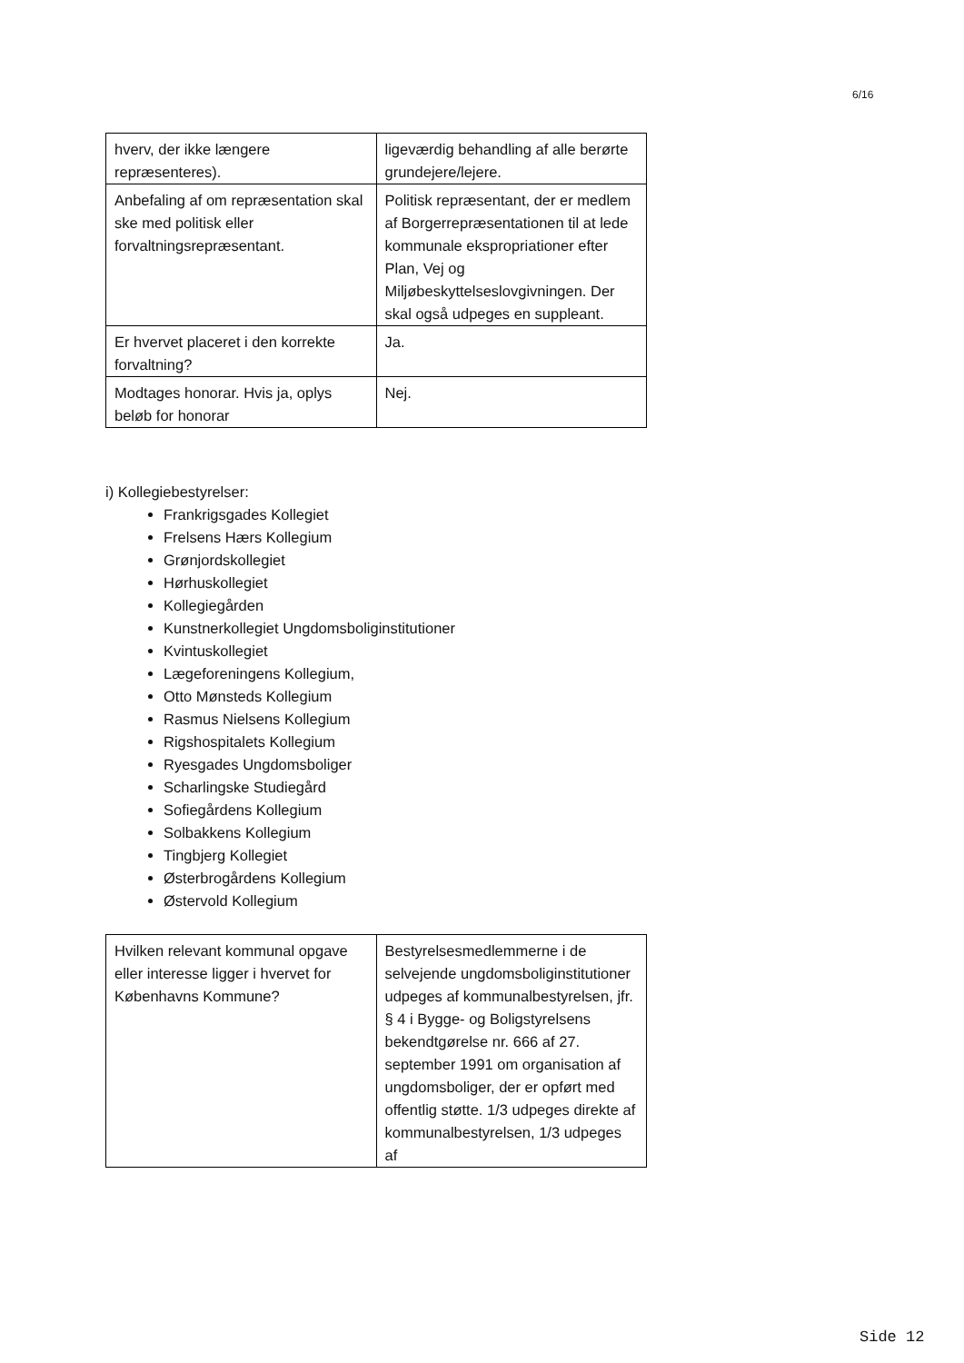6/16
| hverv, der ikke længere repræsenteres). | ligeværdig behandling af alle berørte grundejere/lejere. |
| Anbefaling af om repræsentation skal ske med politisk eller forvaltningsrepræsentant. | Politisk repræsentant, der er medlem af Borgerrepræsentationen til at lede kommunale ekspropriationer efter Plan, Vej og Miljøbeskyttelseslovgivningen. Der skal også udpeges en suppleant. |
| Er hvervet placeret i den korrekte forvaltning? | Ja. |
| Modtages honorar. Hvis ja, oplys beløb for honorar | Nej. |
i) Kollegiebestyrelser:
Frankrigsgades Kollegiet
Frelsens Hærs Kollegium
Grønjordskollegiet
Hørhuskollegiet
Kollegiegården
Kunstnerkollegiet Ungdomsboliginstitutioner
Kvintuskollegiet
Lægeforeningens Kollegium,
Otto Mønsteds Kollegium
Rasmus Nielsens Kollegium
Rigshospitalets Kollegium
Ryesgades Ungdomsboliger
Scharlingske Studiegård
Sofiegårdens Kollegium
Solbakkens Kollegium
Tingbjerg Kollegiet
Østerbrogårdens Kollegium
Østervold Kollegium
| Hvilken relevant kommunal opgave eller interesse ligger i hvervet for Københavns Kommune? | Bestyrelsesmedlemmerne i de selvejende ungdomsboliginstitutioner udpeges af kommunalbestyrelsen, jfr. § 4 i Bygge- og Boligstyrelsens bekendtgørelse nr. 666 af 27. september 1991 om organisation af ungdomsboliger, der er opført med offentlig støtte. 1/3 udpeges direkte af kommunalbestyrelsen, 1/3 udpeges af |
Side 12